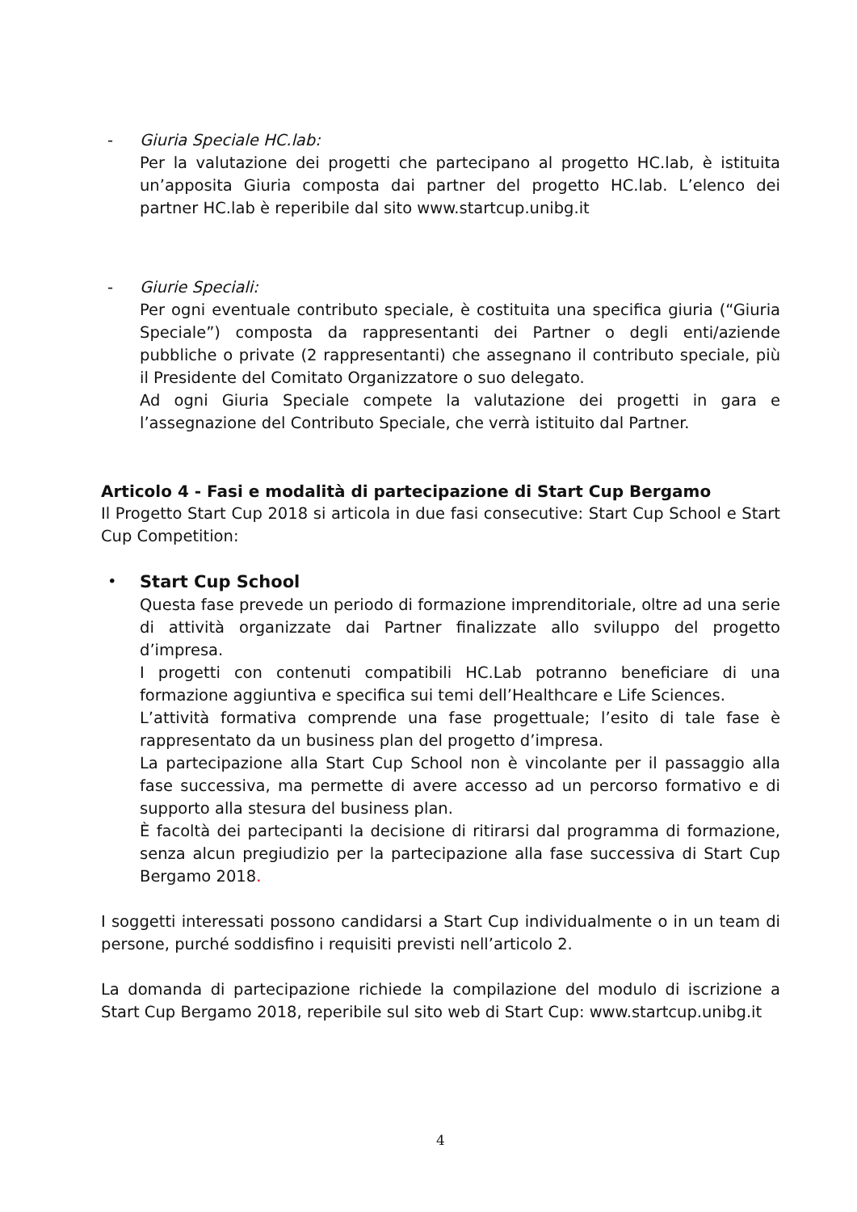- Giuria Speciale HC.lab:
Per la valutazione dei progetti che partecipano al progetto HC.lab, è istituita un’apposita Giuria composta dai partner del progetto HC.lab. L’elenco dei partner HC.lab è reperibile dal sito www.startcup.unibg.it
- Giurie Speciali:
Per ogni eventuale contributo speciale, è costituita una specifica giuria (“Giuria Speciale”) composta da rappresentanti dei Partner o degli enti/aziende pubbliche o private (2 rappresentanti) che assegnano il contributo speciale, più il Presidente del Comitato Organizzatore o suo delegato.
Ad ogni Giuria Speciale compete la valutazione dei progetti in gara e l’assegnazione del Contributo Speciale, che verrà istituito dal Partner.
Articolo 4 - Fasi e modalità di partecipazione di Start Cup Bergamo
Il Progetto Start Cup 2018 si articola in due fasi consecutive: Start Cup School e Start Cup Competition:
• Start Cup School
Questa fase prevede un periodo di formazione imprenditoriale, oltre ad una serie di attività organizzate dai Partner finalizzate allo sviluppo del progetto d’impresa.
I progetti con contenuti compatibili HC.Lab potranno beneficiare di una formazione aggiuntiva e specifica sui temi dell’Healthcare e Life Sciences.
L’attività formativa comprende una fase progettuale; l’esito di tale fase è rappresentato da un business plan del progetto d’impresa.
La partecipazione alla Start Cup School non è vincolante per il passaggio alla fase successiva, ma permette di avere accesso ad un percorso formativo e di supporto alla stesura del business plan.
È facoltà dei partecipanti la decisione di ritirarsi dal programma di formazione, senza alcun pregiudizio per la partecipazione alla fase successiva di Start Cup Bergamo 2018.
I soggetti interessati possono candidarsi a Start Cup individualmente o in un team di persone, purché soddisfino i requisiti previsti nell’articolo 2.
La domanda di partecipazione richiede la compilazione del modulo di iscrizione a Start Cup Bergamo 2018, reperibile sul sito web di Start Cup: www.startcup.unibg.it
4